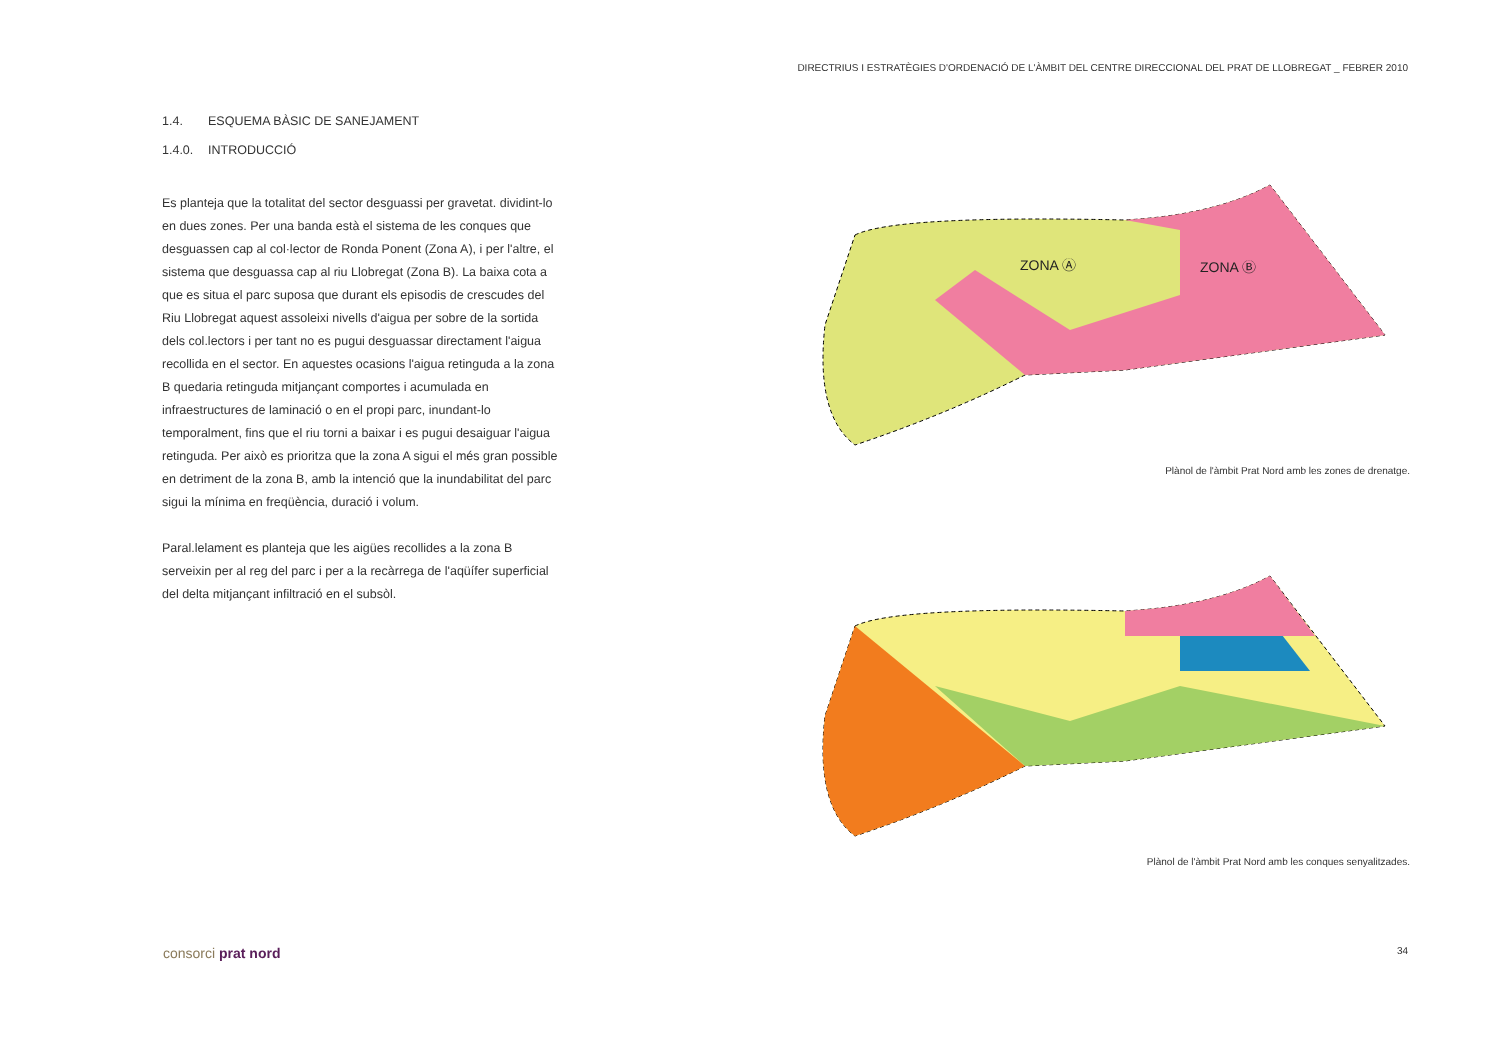DIRECTRIUS I ESTRATÈGIES D'ORDENACIÓ DE L'ÀMBIT DEL CENTRE DIRECCIONAL DEL PRAT DE LLOBREGAT _ FEBRER 2010
1.4. ESQUEMA BÀSIC DE SANEJAMENT
1.4.0. INTRODUCCIÓ
Es planteja que la totalitat del sector desguassi per gravetat. dividint-lo en dues zones. Per una banda està el sistema de les conques que desguassen cap al col·lector de Ronda Ponent (Zona A), i per l'altre, el sistema que desguassa cap al riu Llobregat (Zona B). La baixa cota a que es situa el parc suposa que durant els episodis de crescudes del Riu Llobregat aquest assoleixi nivells d'aigua per sobre de la sortida dels col.lectors i per tant no es pugui desguassar directament l'aigua recollida en el sector. En aquestes ocasions l'aigua retinguda a la zona B quedaria retinguda mitjançant comportes i acumulada en infraestructures de laminació o en el propi parc, inundant-lo temporalment, fins que el riu torni a baixar i es pugui desaiguar l'aigua retinguda. Per això es prioritza que la zona A sigui el més gran possible en detriment de la zona B, amb la intenció que la inundabilitat del parc sigui la mínima en freqüència, duració i volum.
Paral.lelament es planteja que les aigües recollides a la zona B serveixin per al reg del parc i per a la recàrrega de l'aqüífer superficial del delta mitjançant infiltració en el subsòl.
ZONA Ⓐ
ZONA Ⓑ
Plànol de l'àmbit Prat Nord amb les zones de drenatge.
Plànol de l'àmbit Prat Nord amb les conques senyalitzades.
consorci prat nord 34